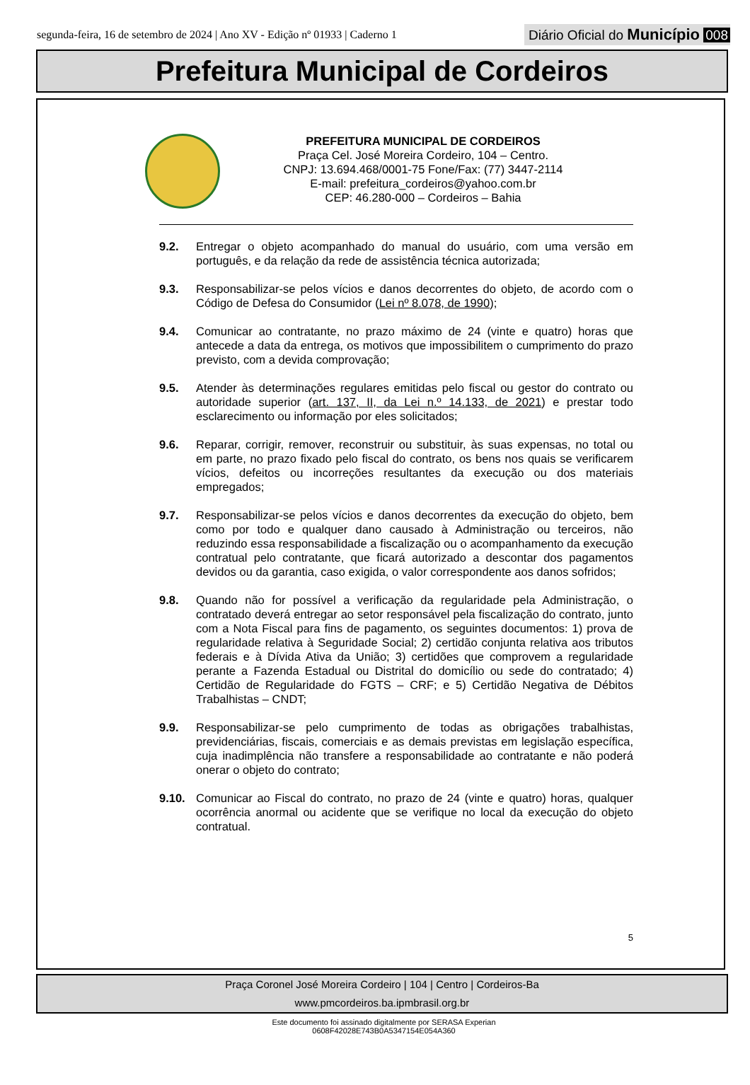segunda-feira, 16 de setembro de 2024 | Ano XV - Edição nº 01933 | Caderno 1 Diário Oficial do Município 008
Prefeitura Municipal de Cordeiros
PREFEITURA MUNICIPAL DE CORDEIROS
Praça Cel. José Moreira Cordeiro, 104 – Centro.
CNPJ: 13.694.468/0001-75 Fone/Fax: (77) 3447-2114
E-mail: prefeitura_cordeiros@yahoo.com.br
CEP: 46.280-000 – Cordeiros – Bahia
9.2. Entregar o objeto acompanhado do manual do usuário, com uma versão em português, e da relação da rede de assistência técnica autorizada;
9.3. Responsabilizar-se pelos vícios e danos decorrentes do objeto, de acordo com o Código de Defesa do Consumidor (Lei nº 8.078, de 1990);
9.4. Comunicar ao contratante, no prazo máximo de 24 (vinte e quatro) horas que antecede a data da entrega, os motivos que impossibilitem o cumprimento do prazo previsto, com a devida comprovação;
9.5. Atender às determinações regulares emitidas pelo fiscal ou gestor do contrato ou autoridade superior (art. 137, II, da Lei n.º 14.133, de 2021) e prestar todo esclarecimento ou informação por eles solicitados;
9.6. Reparar, corrigir, remover, reconstruir ou substituir, às suas expensas, no total ou em parte, no prazo fixado pelo fiscal do contrato, os bens nos quais se verificarem vícios, defeitos ou incorreções resultantes da execução ou dos materiais empregados;
9.7. Responsabilizar-se pelos vícios e danos decorrentes da execução do objeto, bem como por todo e qualquer dano causado à Administração ou terceiros, não reduzindo essa responsabilidade a fiscalização ou o acompanhamento da execução contratual pelo contratante, que ficará autorizado a descontar dos pagamentos devidos ou da garantia, caso exigida, o valor correspondente aos danos sofridos;
9.8. Quando não for possível a verificação da regularidade pela Administração, o contratado deverá entregar ao setor responsável pela fiscalização do contrato, junto com a Nota Fiscal para fins de pagamento, os seguintes documentos: 1) prova de regularidade relativa à Seguridade Social; 2) certidão conjunta relativa aos tributos federais e à Dívida Ativa da União; 3) certidões que comprovem a regularidade perante a Fazenda Estadual ou Distrital do domicílio ou sede do contratado; 4) Certidão de Regularidade do FGTS – CRF; e 5) Certidão Negativa de Débitos Trabalhistas – CNDT;
9.9. Responsabilizar-se pelo cumprimento de todas as obrigações trabalhistas, previdenciárias, fiscais, comerciais e as demais previstas em legislação específica, cuja inadimplência não transfere a responsabilidade ao contratante e não poderá onerar o objeto do contrato;
9.10. Comunicar ao Fiscal do contrato, no prazo de 24 (vinte e quatro) horas, qualquer ocorrência anormal ou acidente que se verifique no local da execução do objeto contratual.
5
Praça Coronel José Moreira Cordeiro | 104 | Centro | Cordeiros-Ba
www.pmcordeiros.ba.ipmbrasil.org.br
Este documento foi assinado digitalmente por SERASA Experian
0608F42028E743B0A5347154E054A360